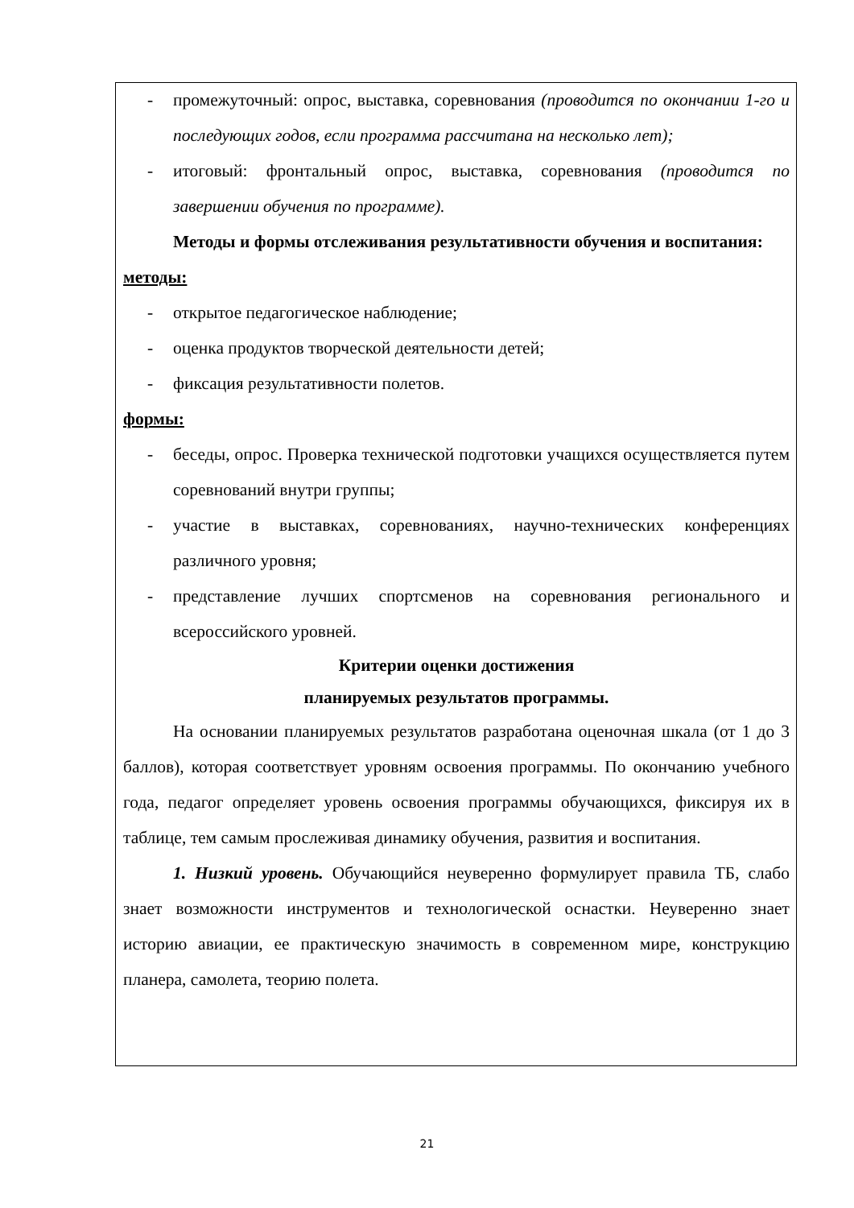- промежуточный: опрос, выставка, соревнования (проводится по окончании 1-го и последующих годов, если программа рассчитана на несколько лет);
- итоговый: фронтальный опрос, выставка, соревнования (проводится по завершении обучения по программе).
Методы и формы отслеживания результативности обучения и воспитания:
методы:
- открытое педагогическое наблюдение;
- оценка продуктов творческой деятельности детей;
- фиксация результативности полетов.
формы:
- беседы, опрос. Проверка технической подготовки учащихся осуществляется путем соревнований внутри группы;
- участие в выставках, соревнованиях, научно-технических конференциях различного уровня;
- представление лучших спортсменов на соревнования регионального и всероссийского уровней.
Критерии оценки достижения
планируемых результатов программы.
На основании планируемых результатов разработана оценочная шкала (от 1 до 3 баллов), которая соответствует уровням освоения программы. По окончанию учебного года, педагог определяет уровень освоения программы обучающихся, фиксируя их в таблице, тем самым прослеживая динамику обучения, развития и воспитания.
1. Низкий уровень. Обучающийся неуверенно формулирует правила ТБ, слабо знает возможности инструментов и технологической оснастки. Неуверенно знает историю авиации, ее практическую значимость в современном мире, конструкцию планера, самолета, теорию полета.
21